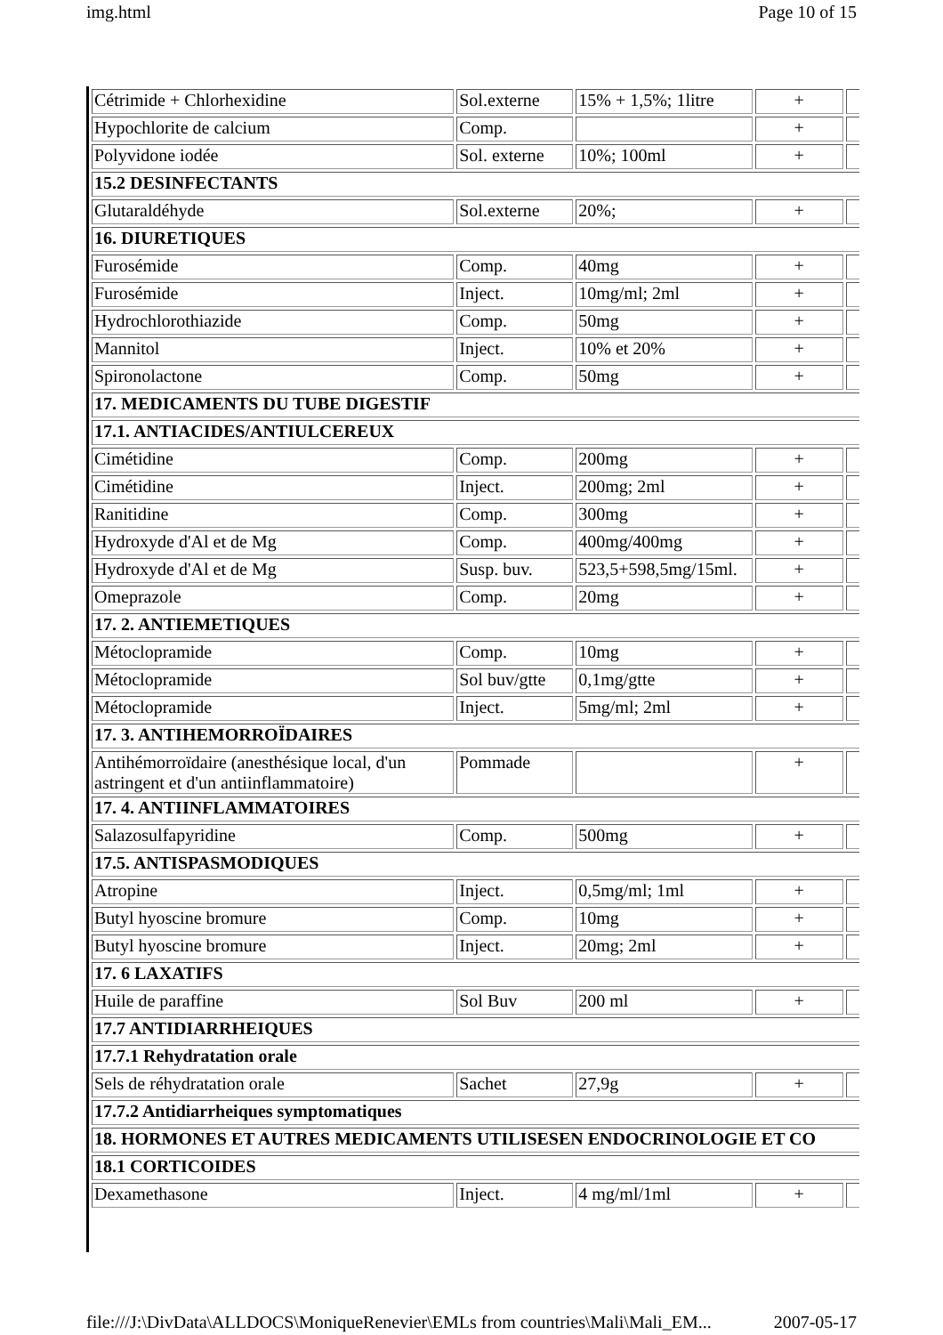img.html Page 10 of 15
| Cétrimide + Chlorhexidine | Sol.externe | 15% + 1,5%; 1litre | + | |
| Hypochlorite de calcium | Comp. | | + | |
| Polyvidone iodée | Sol. externe | 10%; 100ml | + | |
| 15.2 DESINFECTANTS | | | | |
| Glutaraldéhyde | Sol.externe | 20%; | + | |
| 16. DIURETIQUES | | | | |
| Furosémide | Comp. | 40mg | + | |
| Furosémide | Inject. | 10mg/ml; 2ml | + | |
| Hydrochlorothiazide | Comp. | 50mg | + | |
| Mannitol | Inject. | 10% et 20% | + | |
| Spironolactone | Comp. | 50mg | + | |
| 17. MEDICAMENTS DU TUBE DIGESTIF | | | | |
| 17.1. ANTIACIDES/ANTIULCEREUX | | | | |
| Cimétidine | Comp. | 200mg | + | |
| Cimétidine | Inject. | 200mg; 2ml | + | |
| Ranitidine | Comp. | 300mg | + | |
| Hydroxyde d'Al et de Mg | Comp. | 400mg/400mg | + | |
| Hydroxyde d'Al et de Mg | Susp. buv. | 523,5+598,5mg/15ml. | + | |
| Omeprazole | Comp. | 20mg | + | |
| 17. 2. ANTIEMETIQUES | | | | |
| Métoclopramide | Comp. | 10mg | + | |
| Métoclopramide | Sol buv/gtte | 0,1mg/gtte | + | |
| Métoclopramide | Inject. | 5mg/ml; 2ml | + | |
| 17. 3. ANTIHEMORROÏDAIRES | | | | |
| Antihémorroïdaire (anesthésique local, d'un astringent et d'un antiinflammatoire) | Pommade | | + | |
| 17. 4. ANTIINFLAMMATOIRES | | | | |
| Salazosulfapyridine | Comp. | 500mg | + | |
| 17.5. ANTISPASMODIQUES | | | | |
| Atropine | Inject. | 0,5mg/ml; 1ml | + | |
| Butyl hyoscine bromure | Comp. | 10mg | + | |
| Butyl hyoscine bromure | Inject. | 20mg; 2ml | + | |
| 17. 6 LAXATIFS | | | | |
| Huile de paraffine | Sol Buv | 200 ml | + | |
| 17.7 ANTIDIARRHEIQUES | | | | |
| 17.7.1 Rehydratation orale | | | | |
| Sels de réhydratation orale | Sachet | 27,9g | + | |
| 17.7.2 Antidiarrheiques symptomatiques | | | | |
| 18. HORMONES ET AUTRES MEDICAMENTS UTILISESEN ENDOCRINOLOGIE ET CO | | | | |
| 18.1 CORTICOIDES | | | | |
| Dexamethasone | Inject. | 4 mg/ml/1ml | + | |
file:///J:\DivData\ALLDOCS\MoniqueRenevier\EMLs from countries\Mali\Mali_EM... 2007-05-17